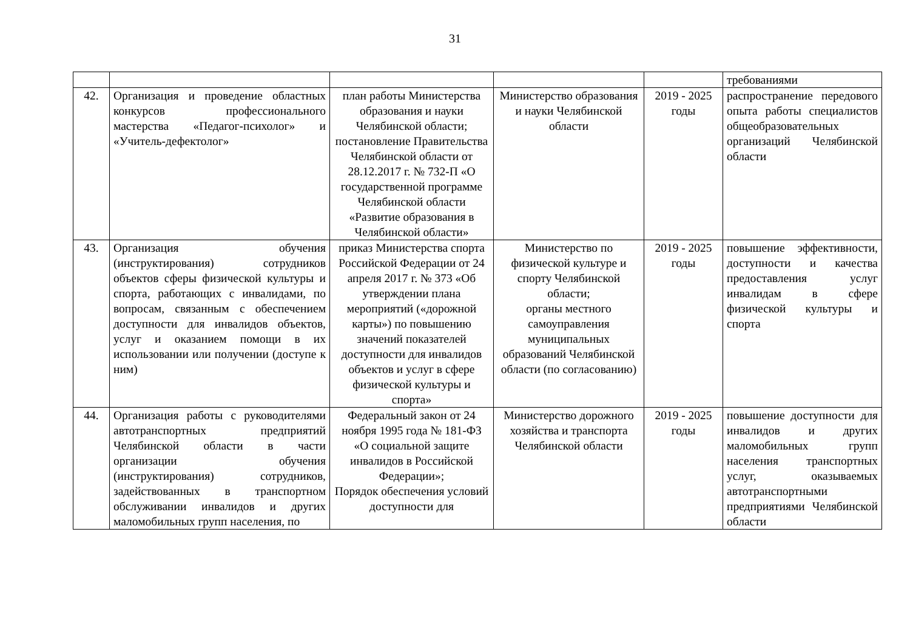31
| | | | | | требованиями |
| 42. | Организация и проведение областных конкурсов профессионального мастерства «Педагог-психолог» и «Учитель-дефектолог» | план работы Министерства образования и науки Челябинской области; постановление Правительства Челябинской области от 28.12.2017 г. № 732-П «О государственной программе Челябинской области «Развитие образования в Челябинской области» | Министерство образования и науки Челябинской области | 2019 - 2025 годы | распространение передового опыта работы специалистов общеобразовательных организаций Челябинской области |
| 43. | Организация обучения (инструктирования) сотрудников объектов сферы физической культуры и спорта, работающих с инвалидами, по вопросам, связанным с обеспечением доступности для инвалидов объектов, услуг и оказанием помощи в их использовании или получении (доступе к ним) | приказ Министерства спорта Российской Федерации от 24 апреля 2017 г. № 373 «Об утверждении плана мероприятий («дорожной карты») по повышению значений показателей доступности для инвалидов объектов и услуг в сфере физической культуры и спорта» | Министерство по физической культуре и спорту Челябинской области; органы местного самоуправления муниципальных образований Челябинской области (по согласованию) | 2019 - 2025 годы | повышение эффективности, доступности и качества предоставления услуг инвалидам в сфере физической культуры и спорта |
| 44. | Организация работы с руководителями автотранспортных предприятий Челябинской области в части организации обучения (инструктирования) сотрудников, задействованных в транспортном обслуживании инвалидов и других маломобильных групп населения, по | Федеральный закон от 24 ноября 1995 года № 181-ФЗ «О социальной защите инвалидов в Российской Федерации»; Порядок обеспечения условий доступности для | Министерство дорожного хозяйства и транспорта Челябинской области | 2019 - 2025 годы | повышение доступности для инвалидов и других маломобильных групп населения транспортных услуг, оказываемых автотранспортными предприятиями Челябинской области |